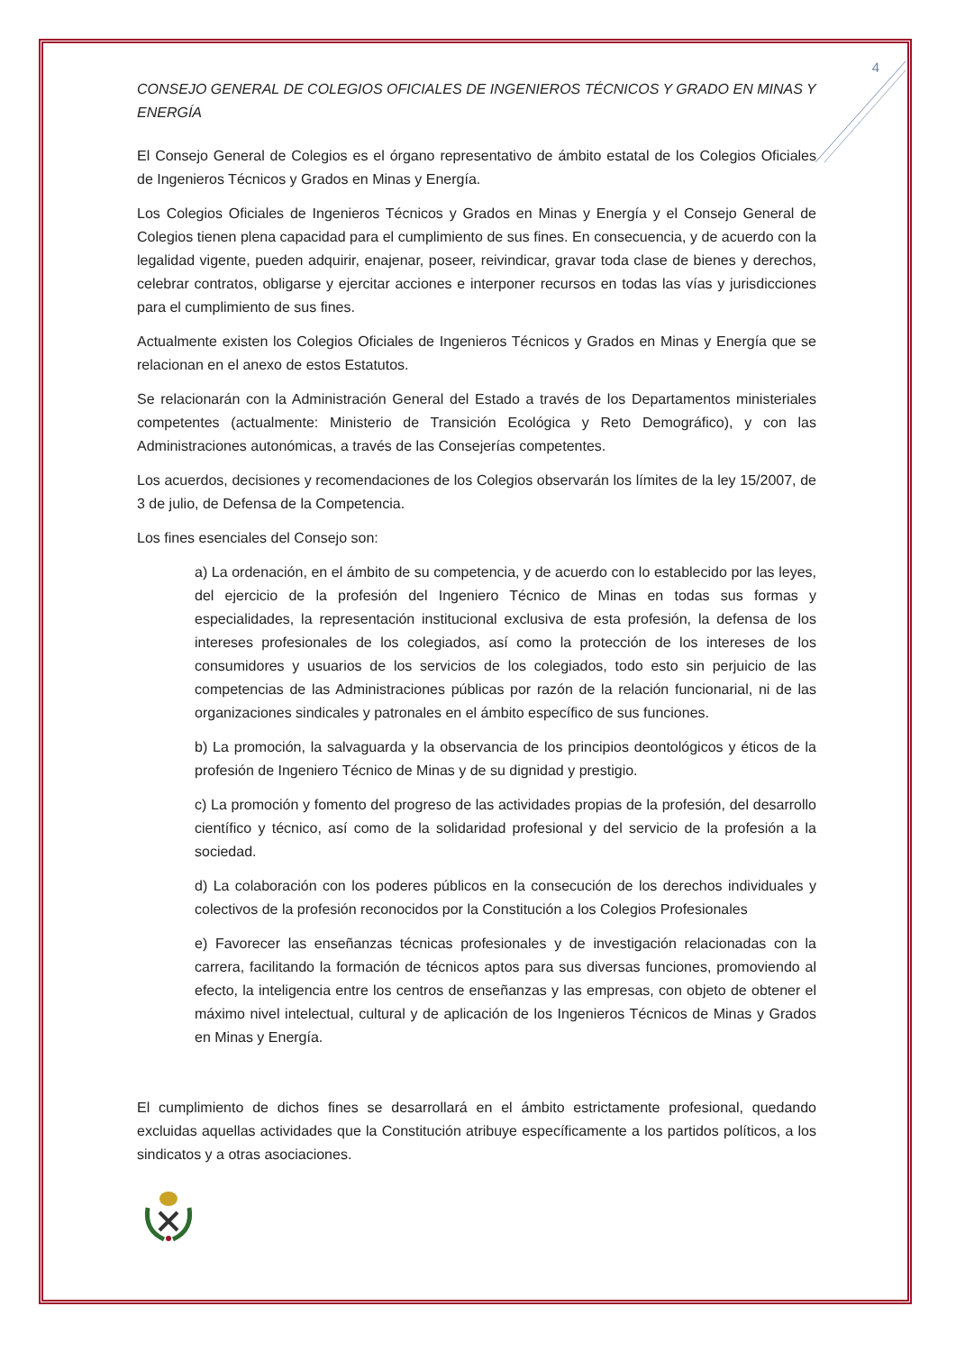4
CONSEJO GENERAL DE COLEGIOS OFICIALES DE INGENIEROS TÉCNICOS Y GRADO EN MINAS Y ENERGÍA
El Consejo General de Colegios es el órgano representativo de ámbito estatal de los Colegios Oficiales de Ingenieros Técnicos y Grados en Minas y Energía.
Los Colegios Oficiales de Ingenieros Técnicos y Grados en Minas y Energía y el Consejo General de Colegios tienen plena capacidad para el cumplimiento de sus fines. En consecuencia, y de acuerdo con la legalidad vigente, pueden adquirir, enajenar, poseer, reivindicar, gravar toda clase de bienes y derechos, celebrar contratos, obligarse y ejercitar acciones e interponer recursos en todas las vías y jurisdicciones para el cumplimiento de sus fines.
Actualmente existen los Colegios Oficiales de Ingenieros Técnicos y Grados en Minas y Energía que se relacionan en el anexo de estos Estatutos.
Se relacionarán con la Administración General del Estado a través de los Departamentos ministeriales competentes (actualmente: Ministerio de Transición Ecológica y Reto Demográfico), y con las Administraciones autonómicas, a través de las Consejerías competentes.
Los acuerdos, decisiones y recomendaciones de los Colegios observarán los límites de la ley 15/2007, de 3 de julio, de Defensa de la Competencia.
Los fines esenciales del Consejo son:
a) La ordenación, en el ámbito de su competencia, y de acuerdo con lo establecido por las leyes, del ejercicio de la profesión del Ingeniero Técnico de Minas en todas sus formas y especialidades, la representación institucional exclusiva de esta profesión, la defensa de los intereses profesionales de los colegiados, así como la protección de los intereses de los consumidores y usuarios de los servicios de los colegiados, todo esto sin perjuicio de las competencias de las Administraciones públicas por razón de la relación funcionarial, ni de las organizaciones sindicales y patronales en el ámbito específico de sus funciones.
b) La promoción, la salvaguarda y la observancia de los principios deontológicos y éticos de la profesión de Ingeniero Técnico de Minas y de su dignidad y prestigio.
c) La promoción y fomento del progreso de las actividades propias de la profesión, del desarrollo científico y técnico, así como de la solidaridad profesional y del servicio de la profesión a la sociedad.
d) La colaboración con los poderes públicos en la consecución de los derechos individuales y colectivos de la profesión reconocidos por la Constitución a los Colegios Profesionales
e) Favorecer las enseñanzas técnicas profesionales y de investigación relacionadas con la carrera, facilitando la formación de técnicos aptos para sus diversas funciones, promoviendo al efecto, la inteligencia entre los centros de enseñanzas y las empresas, con objeto de obtener el máximo nivel intelectual, cultural y de aplicación de los Ingenieros Técnicos de Minas y Grados en Minas y Energía.
El cumplimiento de dichos fines se desarrollará en el ámbito estrictamente profesional, quedando excluidas aquellas actividades que la Constitución atribuye específicamente a los partidos políticos, a los sindicatos y a otras asociaciones.